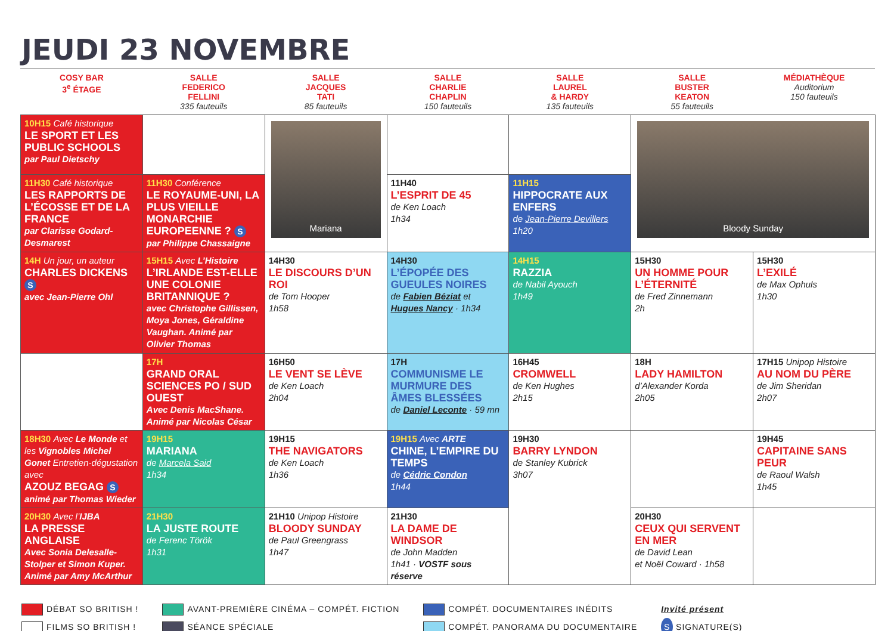JEUDI 23 NOVEMBRE
| COSY BAR 3<sup>e</sup> ÉTAGE | SALLE FEDERICO FELLINI 335 fauteuils | SALLE JACQUES TATI 85 fauteuils | SALLE CHARLIE CHAPLIN 150 fauteuils | SALLE LAUREL & HARDY 135 fauteuils | SALLE BUSTER KEATON 55 fauteuils | MÉDIATHÈQUE Auditorium 150 fauteuils |
| --- | --- | --- | --- | --- | --- | --- |
| 10H15 Café historique LE SPORT ET LES PUBLIC SCHOOLS par Paul Dietschy | | Mariana | | | Bloody Sunday | |
| 11H30 Café historique LES RAPPORTS DE L’ÉCOSSE ET DE LA FRANCE par Clarisse Godard-Desmarest | 11H30 Conférence LE ROYAUME-UNI, LA PLUS VIEILLE MONARCHIE EUROPEENNE ? S par Philippe Chassaigne | | 11H40 L’ESPRIT DE 45 de Ken Loach 1h34 | 11H15 HIPPOCRATE AUX ENFERS de Jean-Pierre Devillers 1h20 | | |
| 14H Un jour, un auteur CHARLES DICKENS S avec Jean-Pierre Ohl | 15H15 Avec L’Histoire L’IRLANDE EST-ELLE UNE COLONIE BRITANNIQUE ? avec Christophe Gillissen, Moya Jones, Géraldine Vaughan. Animé par Olivier Thomas | 14H30 LE DISCOURS D’UN ROI de Tom Hooper 1h58 | 14H30 L’ÉPOPÉE DES GUEULES NOIRES de Fabien Béziat et Hugues Nancy · 1h34 | 14H15 RAZZIA de Nabil Ayouch 1h49 | 15H30 UN HOMME POUR L’ÉTERNITÉ de Fred Zinnemann 2h | 15H30 L’EXILÉ de Max Ophuls 1h30 |
| | 17H GRAND ORAL SCIENCES PO / SUD OUEST Avec Denis MacShane. Animé par Nicolas César | 16H50 LE VENT SE LÈVE de Ken Loach 2h04 | 17H COMMUNISME LE MURMURE DES ÂMES BLESSÉES de Daniel Leconte · 59 mn | 16H45 CROMWELL de Ken Hughes 2h15 | 18H LADY HAMILTON d’Alexander Korda 2h05 | 17H15 Unipop Histoire AU NOM DU PÈRE de Jim Sheridan 2h07 |
| 18H30 Avec Le Monde et les Vignobles Michel Gonet Entretien-dégustation avec AZOUZ BEGAG S animé par Thomas Wieder | 19H15 MARIANA de Marcela Said 1h34 | 19H15 THE NAVIGATORS de Ken Loach 1h36 | 19H15 Avec ARTE CHINE, L’EMPIRE DU TEMPS de Cédric Condon 1h44 | 19H30 BARRY LYNDON de Stanley Kubrick 3h07 | | 19H45 CAPITAINE SANS PEUR de Raoul Walsh 1h45 |
| 20H30 Avec l’ IJBA LA PRESSE ANGLAISE Avec Sonia Delesalle-Stolper et Simon Kuper. Animé par Amy McArthur | 21H30 LA JUSTE ROUTE de Ferenc Török 1h31 | 21H10 Unipop Histoire BLOODY SUNDAY de Paul Greengrass 1h47 | 21H30 LA DAME DE WINDSOR de John Madden 1h41 · VOSTF sous réserve | | 20H30 CEUX QUI SERVENT EN MER de David Lean et Noël Coward · 1h58 | |
DÉBAT SO BRITISH !
FILMS SO BRITISH !
AVANT-PREMIÈRE CINÉMA – COMPÉT. FICTION
SÉANCE SPÉCIALE
COMPÉT. DOCUMENTAIRES INÉDITS
COMPÉT. PANORAMA DU DOCUMENTAIRE
Invité présent
S SIGNATURE(S)